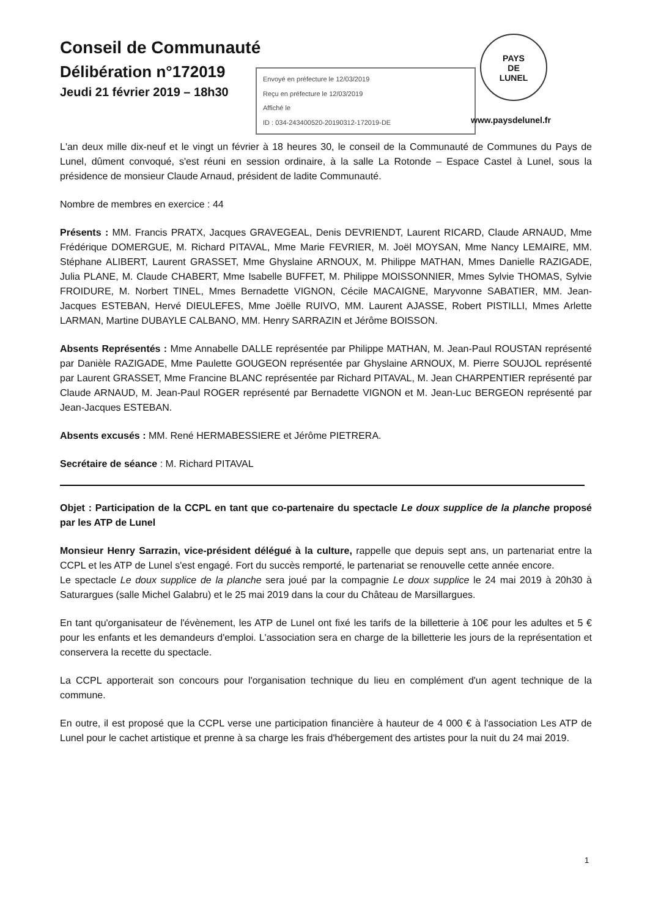Conseil de Communauté
Délibération n°172019
Jeudi 21 février 2019 – 18h30
Envoyé en préfecture le 12/03/2019
Reçu en préfecture le 12/03/2019
Affiché le
ID : 034-243400520-20190312-172019-DE
PAYS
DE
LUNEL
www.paysdelunel.fr
L'an deux mille dix-neuf et le vingt un février à 18 heures 30, le conseil de la Communauté de Communes du Pays de Lunel, dûment convoqué, s'est réuni en session ordinaire, à la salle La Rotonde – Espace Castel à Lunel, sous la présidence de monsieur Claude Arnaud, président de ladite Communauté.
Nombre de membres en exercice : 44
Présents : MM. Francis PRATX, Jacques GRAVEGEAL, Denis DEVRIENDT, Laurent RICARD, Claude ARNAUD, Mme Frédérique DOMERGUE, M. Richard PITAVAL, Mme Marie FEVRIER, M. Joël MOYSAN, Mme Nancy LEMAIRE, MM. Stéphane ALIBERT, Laurent GRASSET, Mme Ghyslaine ARNOUX, M. Philippe MATHAN, Mmes Danielle RAZIGADE, Julia PLANE, M. Claude CHABERT, Mme Isabelle BUFFET, M. Philippe MOISSONNIER, Mmes Sylvie THOMAS, Sylvie FROIDURE, M. Norbert TINEL, Mmes Bernadette VIGNON, Cécile MACAIGNE, Maryvonne SABATIER, MM. Jean-Jacques ESTEBAN, Hervé DIEULEFES, Mme Joëlle RUIVO, MM. Laurent AJASSE, Robert PISTILLI, Mmes Arlette LARMAN, Martine DUBAYLE CALBANO, MM. Henry SARRAZIN et Jérôme BOISSON.
Absents Représentés : Mme Annabelle DALLE représentée par Philippe MATHAN, M. Jean-Paul ROUSTAN représenté par Danièle RAZIGADE, Mme Paulette GOUGEON représentée par Ghyslaine ARNOUX, M. Pierre SOUJOL représenté par Laurent GRASSET, Mme Francine BLANC représentée par Richard PITAVAL, M. Jean CHARPENTIER représenté par Claude ARNAUD, M. Jean-Paul ROGER représenté par Bernadette VIGNON et M. Jean-Luc BERGEON représenté par Jean-Jacques ESTEBAN.
Absents excusés : MM. René HERMABESSIERE et Jérôme PIETRERA.
Secrétaire de séance : M. Richard PITAVAL
Objet : Participation de la CCPL en tant que co-partenaire du spectacle Le doux supplice de la planche proposé par les ATP de Lunel
Monsieur Henry Sarrazin, vice-président délégué à la culture, rappelle que depuis sept ans, un partenariat entre la CCPL et les ATP de Lunel s'est engagé. Fort du succès remporté, le partenariat se renouvelle cette année encore.
Le spectacle Le doux supplice de la planche sera joué par la compagnie Le doux supplice le 24 mai 2019 à 20h30 à Saturargues (salle Michel Galabru) et le 25 mai 2019 dans la cour du Château de Marsillargues.
En tant qu'organisateur de l'évènement, les ATP de Lunel ont fixé les tarifs de la billetterie à 10€ pour les adultes et 5 € pour les enfants et les demandeurs d'emploi. L'association sera en charge de la billetterie les jours de la représentation et conservera la recette du spectacle.
La CCPL apporterait son concours pour l'organisation technique du lieu en complément d'un agent technique de la commune.
En outre, il est proposé que la CCPL verse une participation financière à hauteur de 4 000 € à l'association Les ATP de Lunel pour le cachet artistique et prenne à sa charge les frais d'hébergement des artistes pour la nuit du 24 mai 2019.
1